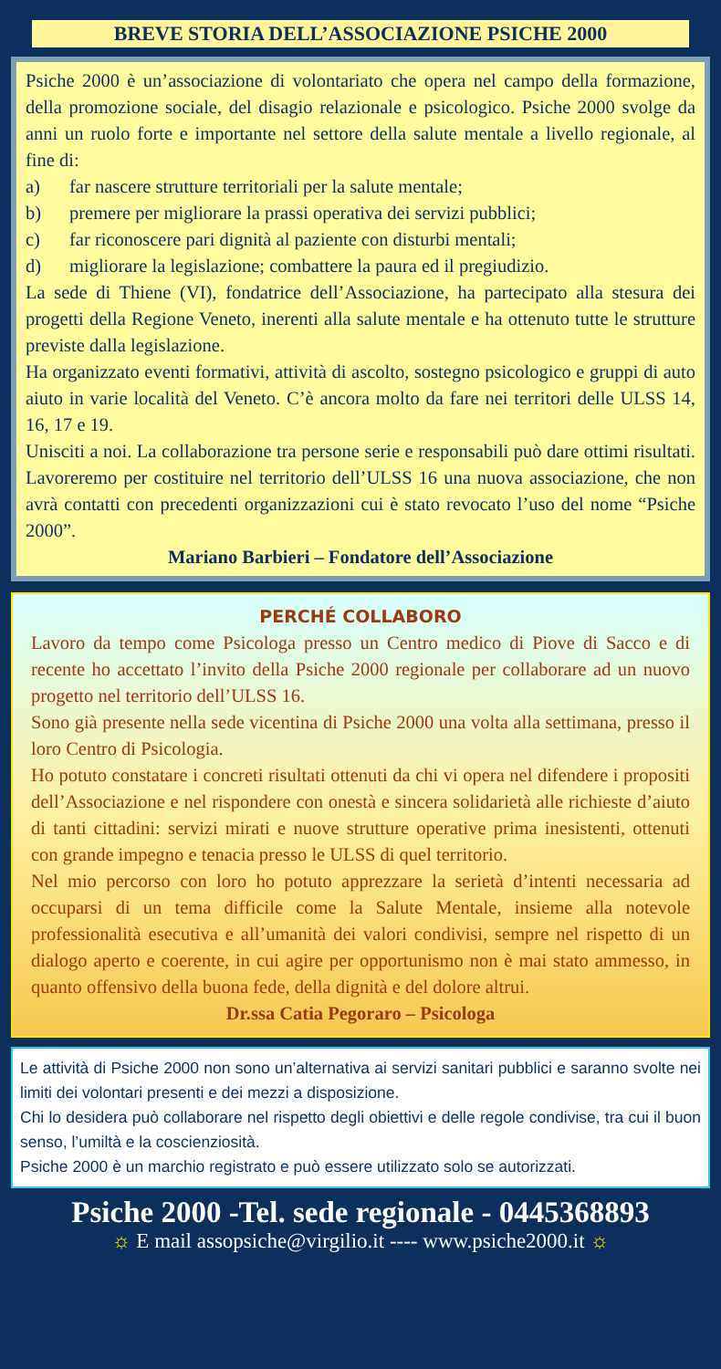BREVE STORIA DELL’ASSOCIAZIONE PSICHE 2000
Psiche 2000 è un’associazione di volontariato che opera nel campo della formazione, della promozione sociale, del disagio relazionale e psicologico. Psiche 2000 svolge da anni un ruolo forte e importante nel settore della salute mentale a livello regionale, al fine di:
a) far nascere strutture territoriali per la salute mentale;
b) premere per migliorare la prassi operativa dei servizi pubblici;
c) far riconoscere pari dignità al paziente con disturbi mentali;
d) migliorare la legislazione; combattere la paura ed il pregiudizio.
La sede di Thiene (VI), fondatrice dell’Associazione, ha partecipato alla stesura dei progetti della Regione Veneto, inerenti alla salute mentale e ha ottenuto tutte le strutture previste dalla legislazione.
Ha organizzato eventi formativi, attività di ascolto, sostegno psicologico e gruppi di auto aiuto in varie località del Veneto. C’è ancora molto da fare nei territori delle ULSS 14, 16, 17 e 19.
Unisciti a noi. La collaborazione tra persone serie e responsabili può dare ottimi risultati. Lavoreremo per costituire nel territorio dell’ULSS 16 una nuova associazione, che non avrà contatti con precedenti organizzazioni cui è stato revocato l’uso del nome “Psiche 2000”.
Mariano Barbieri – Fondatore dell’Associazione
PERCHÉ COLLABORO
Lavoro da tempo come Psicologa presso un Centro medico di Piove di Sacco e di recente ho accettato l’invito della Psiche 2000 regionale per collaborare ad un nuovo progetto nel territorio dell’ULSS 16.
Sono già presente nella sede vicentina di Psiche 2000 una volta alla settimana, presso il loro Centro di Psicologia.
Ho potuto constatare i concreti risultati ottenuti da chi vi opera nel difendere i propositi dell’Associazione e nel rispondere con onestà e sincera solidarietà alle richieste d’aiuto di tanti cittadini: servizi mirati e nuove strutture operative prima inesistenti, ottenuti con grande impegno e tenacia presso le ULSS di quel territorio.
Nel mio percorso con loro ho potuto apprezzare la serietà d’intenti necessaria ad occuparsi di un tema difficile come la Salute Mentale, insieme alla notevole professionalità esecutiva e all’umanità dei valori condivisi, sempre nel rispetto di un dialogo aperto e coerente, in cui agire per opportunismo non è mai stato ammesso, in quanto offensivo della buona fede, della dignità e del dolore altrui.
Dr.ssa Catia Pegoraro – Psicologa
Le attività di Psiche 2000 non sono un’alternativa ai servizi sanitari pubblici e saranno svolte nei limiti dei volontari presenti e dei mezzi a disposizione.
Chi lo desidera può collaborare nel rispetto degli obiettivi e delle regole condivise, tra cui il buon senso, l’umiltà e la coscienziosità.
Psiche 2000 è un marchio registrato e può essere utilizzato solo se autorizzati.
Psiche 2000 -Tel. sede regionale - 0445368893
☼ E mail assopsiche@virgilio.it ---- www.psiche2000.it ☼